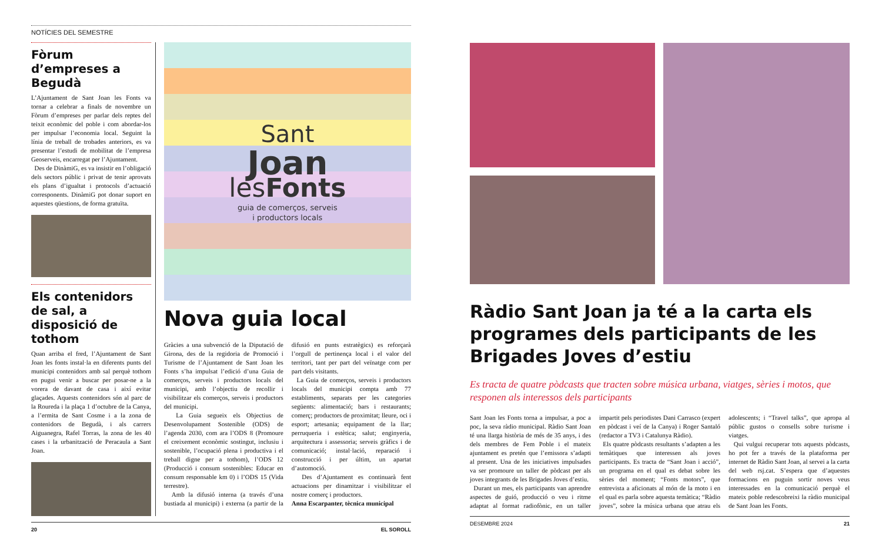NOTÍCIES DEL SEMESTRE
Fòrum d’empreses a Begudà
L’Ajuntament de Sant Joan les Fonts va tornar a celebrar a finals de novembre un Fòrum d’empreses per parlar dels reptes del teixit econòmic del poble i com abordar-los per impulsar l’economia local. Seguint la línia de treball de trobades anteriors, es va presentar l’estudi de mobilitat de l’empresa Geoserveis, encarregat per l’Ajuntament.
Des de DinàmiG, es va insistir en l’obligació dels sectors públic i privat de tenir aprovats els plans d’igualtat i protocols d’actuació corresponents. DinàmiG pot donar suport en aquestes qüestions, de forma gratuïta.
Els contenidors de sal, a disposició de tothom
Quan arriba el fred, l’Ajuntament de Sant Joan les fonts instal·la en diferents punts del municipi contenidors amb sal perquè tothom en pugui venir a buscar per posar-ne a la vorera de davant de casa i així evitar glaçades. Aquests contenidors són al parc de la Roureda i la plaça 1 d’octubre de la Canya, a l’ermita de Sant Cosme i a la zona de contenidors de Begudà, i als carrers Aiguanegra, Rafel Torras, la zona de les 40 cases i la urbanització de Peracaula a Sant Joan.
Sant
Joan
lesFonts
guia de comerços, serveis
i productors locals
Nova guia local
Gràcies a una subvenció de la Diputació de Girona, des de la regidoria de Promoció i Turisme de l’Ajuntament de Sant Joan les Fonts s’ha impulsat l’edició d’una Guia de comerços, serveis i productors locals del municipi, amb l’objectiu de recollir i visibilitzar els comerços, serveis i productors del municipi.
La Guia segueix els Objectius de Desenvolupament Sostenible (ODS) de l’agenda 2030, com ara l’ODS 8 (Promoure el creixement econòmic sostingut, inclusiu i sostenible, l’ocupació plena i productiva i el treball digne per a tothom), l’ODS 12 (Producció i consum sostenibles: Educar en consum responsable km 0) i l’ODS 15 (Vida terrestre).
Amb la difusió interna (a través d’una bustiada al municipi) i externa (a partir de la difusió en punts estratègics) es reforçarà l’orgull de pertinença local i el valor del territori, tant per part del veïnatge com per part dels visitants.
La Guia de comerços, serveis i productors locals del municipi compta amb 77 establiments, separats per les categories següents: alimentació; bars i restaurants; comerç; productors de proximitat; lleure, oci i esport; artesania; equipament de la llar; perruqueria i estètica; salut; enginyeria, arquitectura i assessoria; serveis gràfics i de comunicació; instal·lació, reparació i construcció i per últim, un apartat d’automoció.
Des d’Ajuntament es continuarà fent actuacions per dinamitzar i visibilitzar el nostre comerç i productors.
Anna Escarpanter, tècnica municipal
20 EL SOROLL
Ràdio Sant Joan ja té a la carta els programes dels participants de les Brigades Joves d’estiu
Es tracta de quatre pòdcasts que tracten sobre música urbana, viatges, sèries i motos, que responen als interessos dels participants
Sant Joan les Fonts torna a impulsar, a poc a poc, la seva ràdio municipal. Ràdio Sant Joan té una llarga història de més de 35 anys, i des dels membres de Fem Poble i el mateix ajuntament es pretén que l’emissora s’adapti al present. Una de les iniciatives impulsades va ser promoure un taller de pòdcast per als joves integrants de les Brigades Joves d’estiu.
Durant un mes, els participants van aprendre aspectes de guió, producció o veu i ritme adaptat al format radiofònic, en un taller impartit pels periodistes Dani Carrasco (expert en pòdcast i veí de la Canya) i Roger Santaló (redactor a TV3 i Catalunya Ràdio).
Els quatre pòdcasts resultants s’adapten a les temàtiques que interessen als joves participants. Es tracta de “Sant Joan i acció”, un programa en el qual es debat sobre les sèries del moment; “Fonts motors”, que entrevista a aficionats al món de la moto i en el qual es parla sobre aquesta temàtica; “Ràdio joves”, sobre la música urbana que atrau els adolescents; i “Travel talks”, que apropa al públic gustos o consells sobre turisme i viatges.
Qui vulgui recuperar tots aquests pòdcasts, ho pot fer a través de la plataforma per internet de Ràdio Sant Joan, al servei a la carta del web rsj.cat. S’espera que d’aquestes formacions en puguin sortir noves veus interessades en la comunicació perquè el mateix poble redescobreixi la ràdio municipal de Sant Joan les Fonts.
DESEMBRE 2024 21